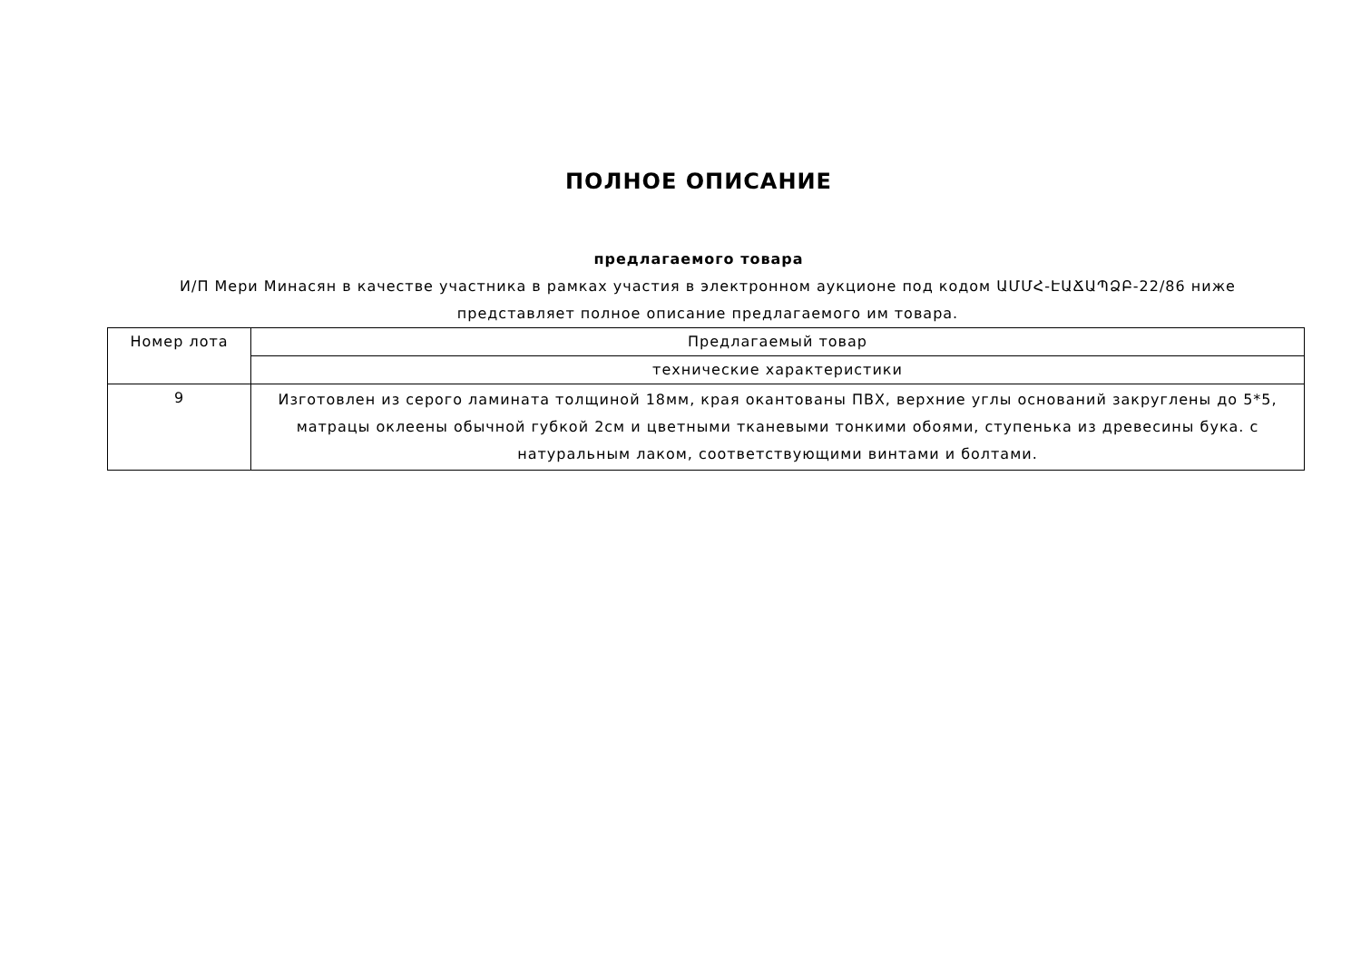ПОЛНОЕ ОПИСАНИЕ
предлагаемого товара
И/П Мери Минасян в качестве участника в рамках участия в электронном аукционе под кодом ԱՄՄՀ-ԷԱՃԱՊՁԲ-22/86 ниже представляет полное описание предлагаемого им товара.
| Номер лота | Предлагаемый товар |
| | технические характеристики |
| 9 | Изготовлен из серого ламината толщиной 18мм, края окантованы ПВХ, верхние углы оснований закруглены до 5*5, матрацы оклеены обычной губкой 2см и цветными тканевыми тонкими обоями, ступенька из древесины бука. с натуральным лаком, соответствующими винтами и болтами. |